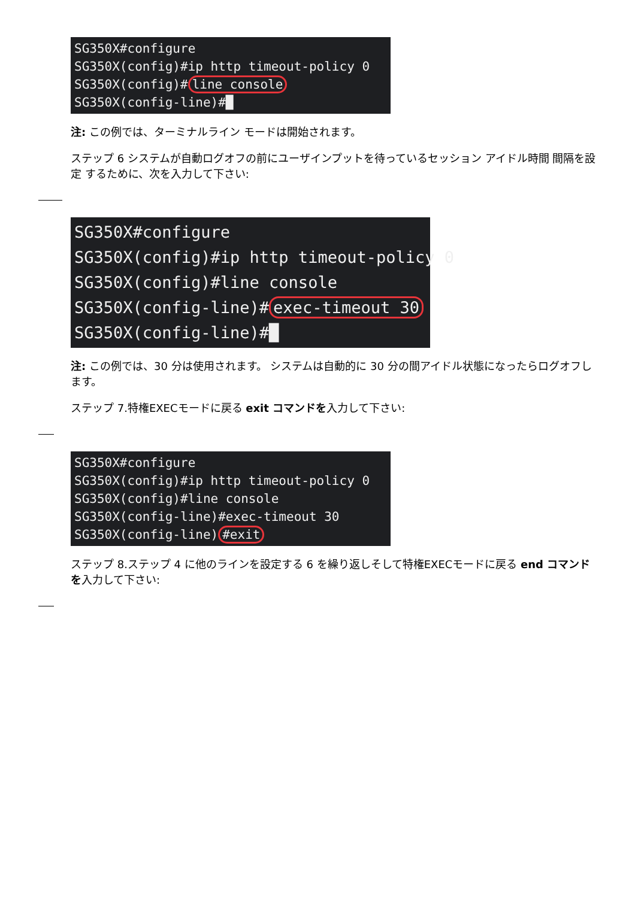SG350X#configure SG350X(config)#ip http timeout-policy 0 SG350X(config)# line console SG350X(config-line)#█
注: この例では、ターミナルライン モードは開始されます。
ステップ 6 システムが自動ログオフの前にユーザインプットを待っているセッション アイドル時間 間隔を設定 するために、次を入力して下さい:
SG350X#configure SG350X(config)#ip http timeout-policy 0 SG350X(config)#line console SG350X(config-line)# exec-timeout 30 SG350X(config-line)#█
注: この例では、30 分は使用されます。 システムは自動的に 30 分の間アイドル状態になったらログオフします。
ステップ 7.特権EXECモードに戻る exit コマンドを入力して下さい:
SG350X#configure SG350X(config)#ip http timeout-policy 0 SG350X(config)#line console SG350X(config-line)#exec-timeout 30 SG350X(config-line) #exit
ステップ 8.ステップ 4 に他のラインを設定する 6 を繰り返しそして特権EXECモードに戻る end コマンドを入力して下さい: